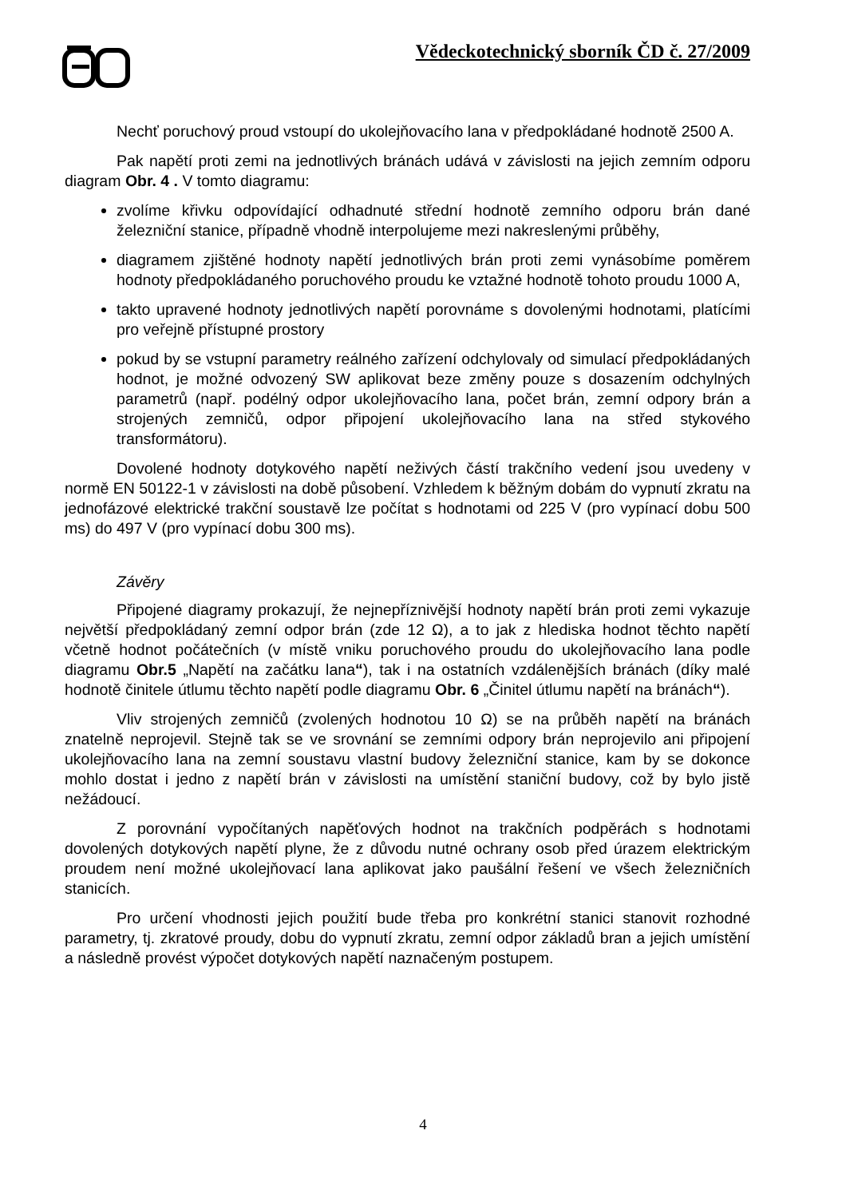Vědeckotechnický sborník ČD č. 27/2009
Nechť poruchový proud vstoupí do ukolejňovacího lana v předpokládané hodnotě 2500 A.
Pak napětí proti zemi na jednotlivých bránách udává v závislosti na jejich zemním odporu diagram Obr. 4 . V tomto diagramu:
zvolíme křivku odpovídající odhadnuté střední hodnotě zemního odporu brán dané železniční stanice, případně vhodně interpolujeme mezi nakreslenými průběhy,
diagramem zjištěné hodnoty napětí jednotlivých brán proti zemi vynásobíme poměrem hodnoty předpokládaného poruchového proudu ke vztažné hodnotě tohoto proudu 1000 A,
takto upravené hodnoty jednotlivých napětí porovnáme s dovolenými hodnotami, platícími pro veřejně přístupné prostory
pokud by se vstupní parametry reálného zařízení odchylovaly od simulací předpokládaných hodnot, je možné odvozený SW aplikovat beze změny pouze s dosazením odchylných parametrů (např. podélný odpor ukolejňovacího lana, počet brán, zemní odpory brán a strojených zemničů, odpor připojení ukolejňovacího lana na střed stykového transformátoru).
Dovolené hodnoty dotykového napětí neživých částí trakčního vedení jsou uvedeny v normě EN 50122-1 v závislosti na době působení. Vzhledem k běžným dobám do vypnutí zkratu na jednofázové elektrické trakční soustavě lze počítat s hodnotami od 225 V (pro vypínací dobu 500 ms) do 497 V (pro vypínací dobu 300 ms).
Závěry
Připojené diagramy prokazují, že nejnepříznivější hodnoty napětí brán proti zemi vykazuje největší předpokládaný zemní odpor brán (zde 12 Ω), a to jak z hlediska hodnot těchto napětí včetně hodnot počátečních (v místě vniku poruchového proudu do ukolejňovacího lana podle diagramu Obr.5 „Napětí na začátku lana“), tak i na ostatních vzdálenějších bránách (díky malé hodnotě činitele útlumu těchto napětí podle diagramu Obr. 6 „Činitel útlumu napětí na bránách“).
Vliv strojených zemničů (zvolených hodnotou 10 Ω) se na průběh napětí na bránách znatelně neprojevil. Stejně tak se ve srovnání se zemními odpory brán neprojevilo ani připojení ukolejňovacího lana na zemní soustavu vlastní budovy železniční stanice, kam by se dokonce mohlo dostat i jedno z napětí brán v závislosti na umístění staniční budovy, což by bylo jistě nežádoucí.
Z porovnání vypočítaných napěťových hodnot na trakčních podpěrách s hodnotami dovolených dotykových napětí plyne, že z důvodu nutné ochrany osob před úrazem elektrickým proudem není možné ukolejňovací lana aplikovat jako paušální řešení ve všech železničních stanicích.
Pro určení vhodnosti jejich použití bude třeba pro konkrétní stanici stanovit rozhodné parametry, tj. zkratové proudy, dobu do vypnutí zkratu, zemní odpor základů bran a jejich umístění a následně provést výpočet dotykových napětí naznačeným postupem.
4